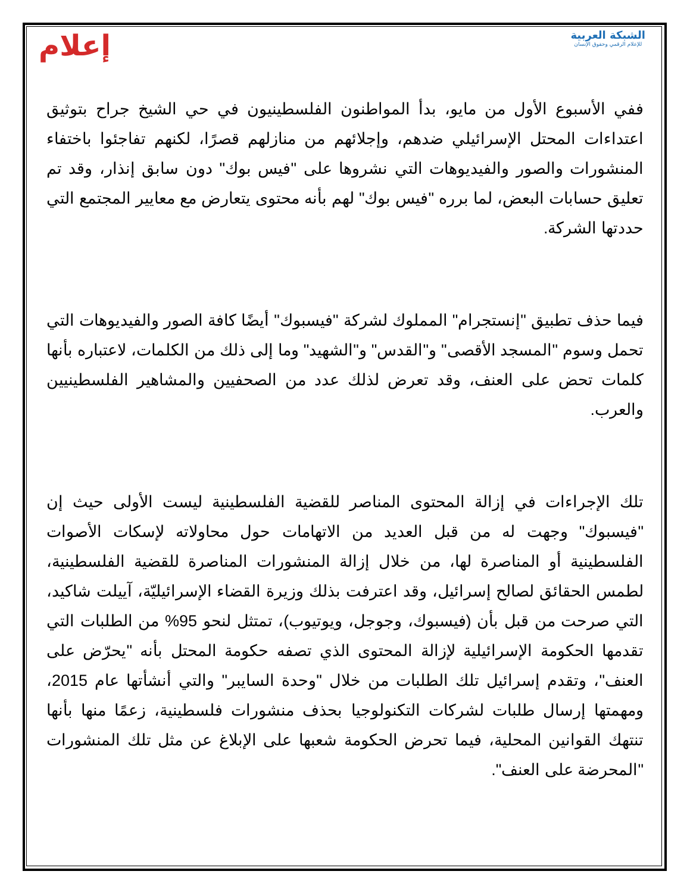إعلام
الشبكة العربية
للإعلام الرقمي وحقوق الإنسان
ففي الأسبوع الأول من مايو، بدأ المواطنون الفلسطينيون في حي الشيخ جراح بتوثيق اعتداءات المحتل الإسرائيلي ضدهم، وإجلائهم من منازلهم قصرًا، لكنهم تفاجئوا باختفاء المنشورات والصور والفيديوهات التي نشروها على "فيس بوك" دون سابق إنذار، وقد تم تعليق حسابات البعض، لما برره "فيس بوك" لهم بأنه محتوى يتعارض مع معايير المجتمع التي حددتها الشركة.
فيما حذف تطبيق "إنستجرام" المملوك لشركة "فيسبوك" أيضًا كافة الصور والفيديوهات التي تحمل وسوم "المسجد الأقصى" و"القدس" و"الشهيد" وما إلى ذلك من الكلمات، لاعتباره بأنها كلمات تحض على العنف، وقد تعرض لذلك عدد من الصحفيين والمشاهير الفلسطينيين والعرب.
تلك الإجراءات في إزالة المحتوى المناصر للقضية الفلسطينية ليست الأولى حيث إن "فيسبوك" وجهت له من قبل العديد من الاتهامات حول محاولاته لإسكات الأصوات الفلسطينية أو المناصرة لها، من خلال إزالة المنشورات المناصرة للقضية الفلسطينية، لطمس الحقائق لصالح إسرائيل، وقد اعترفت بذلك وزيرة القضاء الإسرائيليّة، آييلت شاكيد، التي صرحت من قبل بأن (فيسبوك، وجوجل، ويوتيوب)، تمتثل لنحو 95% من الطلبات التي تقدمها الحكومة الإسرائيلية لإزالة المحتوى الذي تصفه حكومة المحتل بأنه "يحرّض على العنف"، وتقدم إسرائيل تلك الطلبات من خلال "وحدة السايبر" والتي أنشأتها عام 2015، ومهمتها إرسال طلبات لشركات التكنولوجيا بحذف منشورات فلسطينية، زعمًا منها بأنها تنتهك القوانين المحلية، فيما تحرض الحكومة شعبها على الإبلاغ عن مثل تلك المنشورات "المحرضة على العنف".